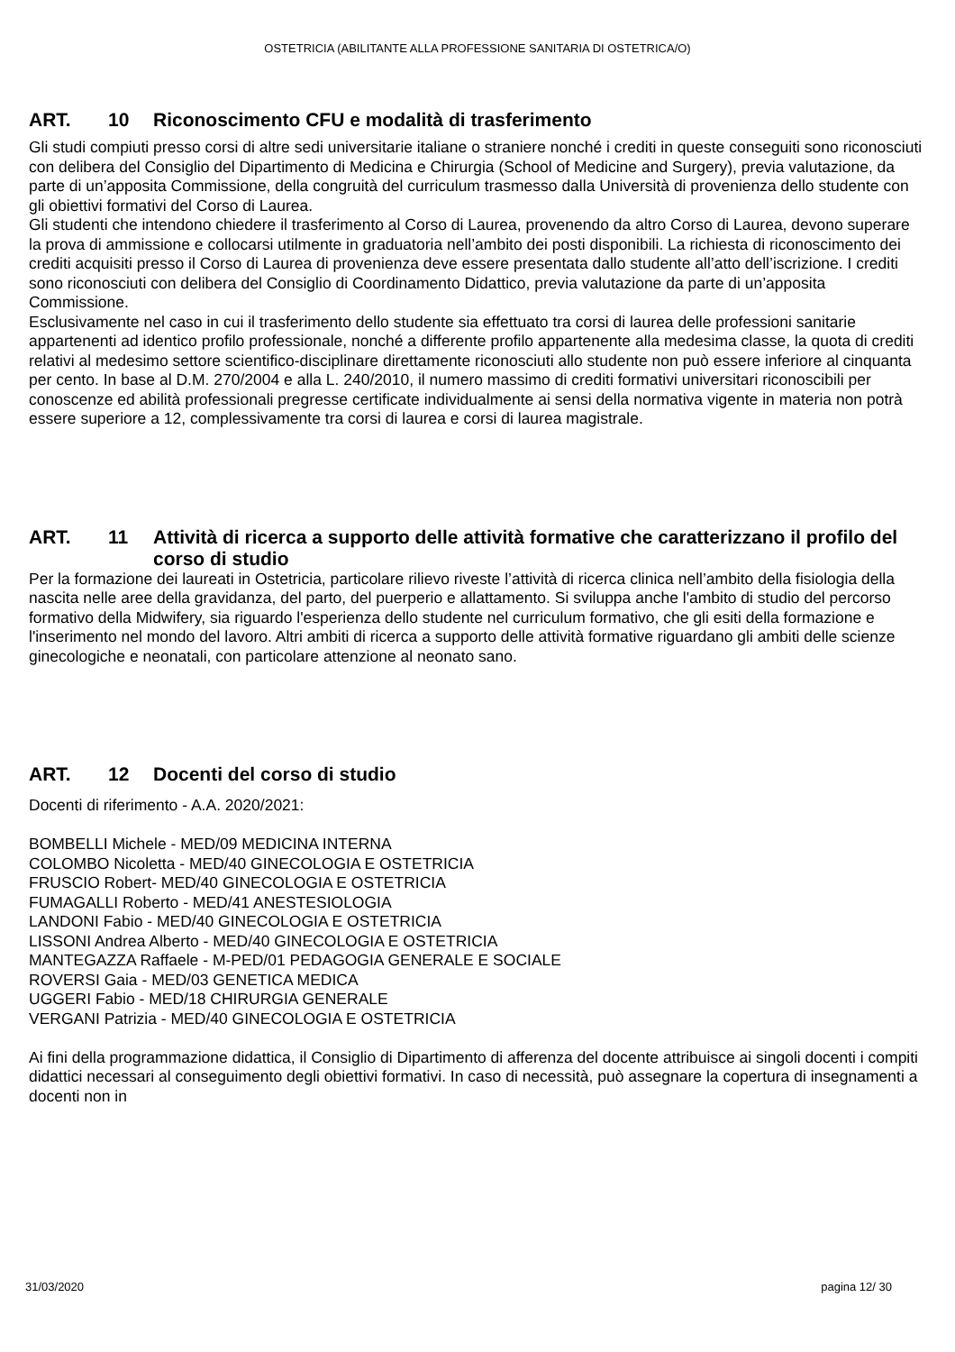OSTETRICIA (ABILITANTE ALLA PROFESSIONE SANITARIA DI OSTETRICA/O)
ART. 10 Riconoscimento CFU e modalità di trasferimento
Gli studi compiuti presso corsi di altre sedi universitarie italiane o straniere nonché i crediti in queste conseguiti sono riconosciuti con delibera del Consiglio del Dipartimento di Medicina e Chirurgia (School of Medicine and Surgery), previa valutazione, da parte di un’apposita Commissione, della congruità del curriculum trasmesso dalla Università di provenienza dello studente con gli obiettivi formativi del Corso di Laurea.
Gli studenti che intendono chiedere il trasferimento al Corso di Laurea, provenendo da altro Corso di Laurea, devono superare la prova di ammissione e collocarsi utilmente in graduatoria nell’ambito dei posti disponibili. La richiesta di riconoscimento dei crediti acquisiti presso il Corso di Laurea di provenienza deve essere presentata dallo studente all’atto dell’iscrizione. I crediti sono riconosciuti con delibera del Consiglio di Coordinamento Didattico, previa valutazione da parte di un’apposita Commissione.
Esclusivamente nel caso in cui il trasferimento dello studente sia effettuato tra corsi di laurea delle professioni sanitarie appartenenti ad identico profilo professionale, nonché a differente profilo appartenente alla medesima classe, la quota di crediti relativi al medesimo settore scientifico-disciplinare direttamente riconosciuti allo studente non può essere inferiore al cinquanta per cento. In base al D.M. 270/2004 e alla L. 240/2010, il numero massimo di crediti formativi universitari riconoscibili per conoscenze ed abilità professionali pregresse certificate individualmente ai sensi della normativa vigente in materia non potrà essere superiore a 12, complessivamente tra corsi di laurea e corsi di laurea magistrale.
ART. 11 Attività di ricerca a supporto delle attività formative che caratterizzano il profilo del corso di studio
Per la formazione dei laureati in Ostetricia, particolare rilievo riveste l’attività di ricerca clinica nell’ambito della fisiologia della nascita nelle aree della gravidanza, del parto, del puerperio e allattamento. Si sviluppa anche l'ambito di studio del percorso formativo della Midwifery, sia riguardo l'esperienza dello studente nel curriculum formativo, che gli esiti della formazione e l'inserimento nel mondo del lavoro. Altri ambiti di ricerca a supporto delle attività formative riguardano gli ambiti delle scienze ginecologiche e neonatali, con particolare attenzione al neonato sano.
ART. 12 Docenti del corso di studio
Docenti di riferimento - A.A. 2020/2021:
BOMBELLI Michele - MED/09 MEDICINA INTERNA
COLOMBO Nicoletta - MED/40 GINECOLOGIA E OSTETRICIA
FRUSCIO Robert- MED/40 GINECOLOGIA E OSTETRICIA
FUMAGALLI Roberto - MED/41 ANESTESIOLOGIA
LANDONI Fabio - MED/40 GINECOLOGIA E OSTETRICIA
LISSONI Andrea Alberto - MED/40 GINECOLOGIA E OSTETRICIA
MANTEGAZZA Raffaele - M-PED/01 PEDAGOGIA GENERALE E SOCIALE
ROVERSI Gaia - MED/03 GENETICA MEDICA
UGGERI Fabio - MED/18 CHIRURGIA GENERALE
VERGANI Patrizia - MED/40 GINECOLOGIA E OSTETRICIA
Ai fini della programmazione didattica, il Consiglio di Dipartimento di afferenza del docente attribuisce ai singoli docenti i compiti didattici necessari al conseguimento degli obiettivi formativi. In caso di necessità, può assegnare la copertura di insegnamenti a docenti non in
31/03/2020 pagina 12/ 30